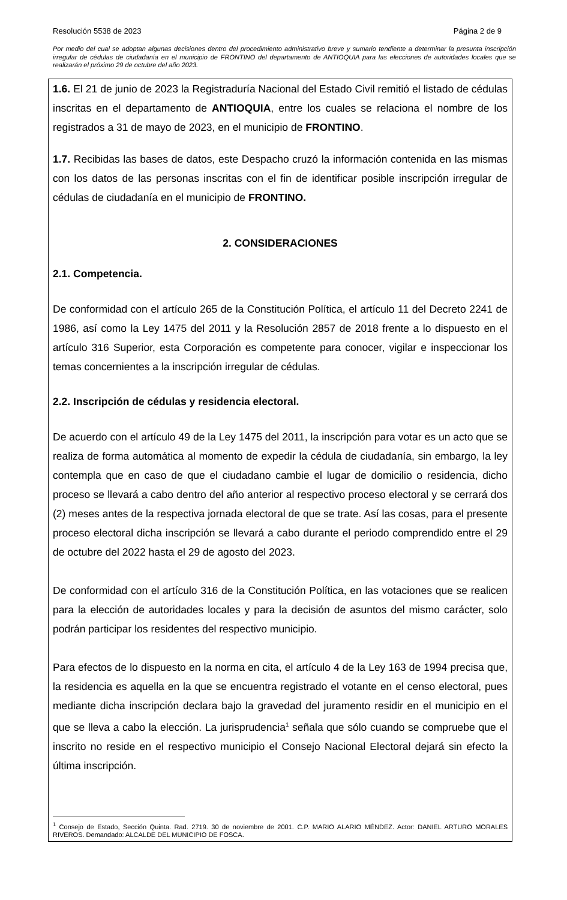Resolución 5538 de 2023 Página 2 de 9
Por medio del cual se adoptan algunas decisiones dentro del procedimiento administrativo breve y sumario tendiente a determinar la presunta inscripción irregular de cédulas de ciudadanía en el municipio de FRONTINO del departamento de ANTIOQUIA para las elecciones de autoridades locales que se realizarán el próximo 29 de octubre del año 2023.
1.6. El 21 de junio de 2023 la Registraduría Nacional del Estado Civil remitió el listado de cédulas inscritas en el departamento de ANTIOQUIA, entre los cuales se relaciona el nombre de los registrados a 31 de mayo de 2023, en el municipio de FRONTINO.
1.7. Recibidas las bases de datos, este Despacho cruzó la información contenida en las mismas con los datos de las personas inscritas con el fin de identificar posible inscripción irregular de cédulas de ciudadanía en el municipio de FRONTINO.
2. CONSIDERACIONES
2.1. Competencia.
De conformidad con el artículo 265 de la Constitución Política, el artículo 11 del Decreto 2241 de 1986, así como la Ley 1475 del 2011 y la Resolución 2857 de 2018 frente a lo dispuesto en el artículo 316 Superior, esta Corporación es competente para conocer, vigilar e inspeccionar los temas concernientes a la inscripción irregular de cédulas.
2.2. Inscripción de cédulas y residencia electoral.
De acuerdo con el artículo 49 de la Ley 1475 del 2011, la inscripción para votar es un acto que se realiza de forma automática al momento de expedir la cédula de ciudadanía, sin embargo, la ley contempla que en caso de que el ciudadano cambie el lugar de domicilio o residencia, dicho proceso se llevará a cabo dentro del año anterior al respectivo proceso electoral y se cerrará dos (2) meses antes de la respectiva jornada electoral de que se trate. Así las cosas, para el presente proceso electoral dicha inscripción se llevará a cabo durante el periodo comprendido entre el 29 de octubre del 2022 hasta el 29 de agosto del 2023.
De conformidad con el artículo 316 de la Constitución Política, en las votaciones que se realicen para la elección de autoridades locales y para la decisión de asuntos del mismo carácter, solo podrán participar los residentes del respectivo municipio.
Para efectos de lo dispuesto en la norma en cita, el artículo 4 de la Ley 163 de 1994 precisa que, la residencia es aquella en la que se encuentra registrado el votante en el censo electoral, pues mediante dicha inscripción declara bajo la gravedad del juramento residir en el municipio en el que se lleva a cabo la elección. La jurisprudencia<sup>1</sup> señala que sólo cuando se compruebe que el inscrito no reside en el respectivo municipio el Consejo Nacional Electoral dejará sin efecto la última inscripción.
<sup>1</sup> Consejo de Estado, Sección Quinta. Rad. 2719. 30 de noviembre de 2001. C.P. MARIO ALARIO MÉNDEZ. Actor: DANIEL ARTURO MORALES RIVEROS. Demandado: ALCALDE DEL MUNICIPIO DE FOSCA.